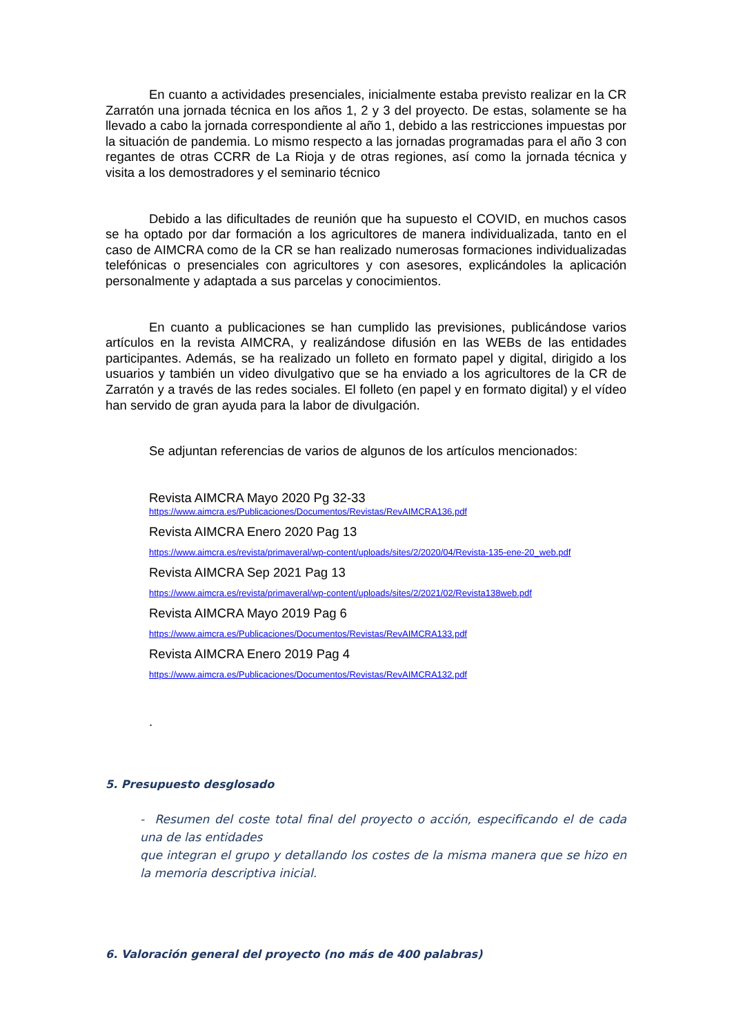En cuanto a actividades presenciales, inicialmente estaba previsto realizar en la CR Zarratón una jornada técnica en los años 1, 2 y 3 del proyecto. De estas, solamente se ha llevado a cabo la jornada correspondiente al año 1, debido a las restricciones impuestas por la situación de pandemia. Lo mismo respecto a las jornadas programadas para el año 3 con regantes de otras CCRR de La Rioja y de otras regiones, así como la jornada técnica y visita a los demostradores y el seminario técnico
Debido a las dificultades de reunión que ha supuesto el COVID, en muchos casos se ha optado por dar formación a los agricultores de manera individualizada, tanto en el caso de AIMCRA como de la CR se han realizado numerosas formaciones individualizadas telefónicas o presenciales con agricultores y con asesores, explicándoles la aplicación personalmente y adaptada a sus parcelas y conocimientos.
En cuanto a publicaciones se han cumplido las previsiones, publicándose varios artículos en la revista AIMCRA, y realizándose difusión en las WEBs de las entidades participantes. Además, se ha realizado un folleto en formato papel y digital, dirigido a los usuarios y también un video divulgativo que se ha enviado a los agricultores de la CR de Zarratón y a través de las redes sociales. El folleto (en papel y en formato digital) y el vídeo han servido de gran ayuda para la labor de divulgación.
Se adjuntan referencias de varios de algunos de los artículos mencionados:
Revista AIMCRA Mayo 2020 Pg 32-33
https://www.aimcra.es/Publicaciones/Documentos/Revistas/RevAIMCRA136.pdf
Revista AIMCRA Enero 2020 Pag 13
https://www.aimcra.es/revista/primaveral/wp-content/uploads/sites/2/2020/04/Revista-135-ene-20_web.pdf
Revista AIMCRA Sep 2021 Pag 13
https://www.aimcra.es/revista/primaveral/wp-content/uploads/sites/2/2021/02/Revista138web.pdf
Revista AIMCRA Mayo 2019 Pag 6
https://www.aimcra.es/Publicaciones/Documentos/Revistas/RevAIMCRA133.pdf
Revista AIMCRA Enero 2019 Pag 4
https://www.aimcra.es/Publicaciones/Documentos/Revistas/RevAIMCRA132.pdf
.
5. Presupuesto desglosado
- Resumen del coste total final del proyecto o acción, especificando el de cada una de las entidades
que integran el grupo y detallando los costes de la misma manera que se hizo en la memoria descriptiva inicial.
6. Valoración general del proyecto (no más de 400 palabras)